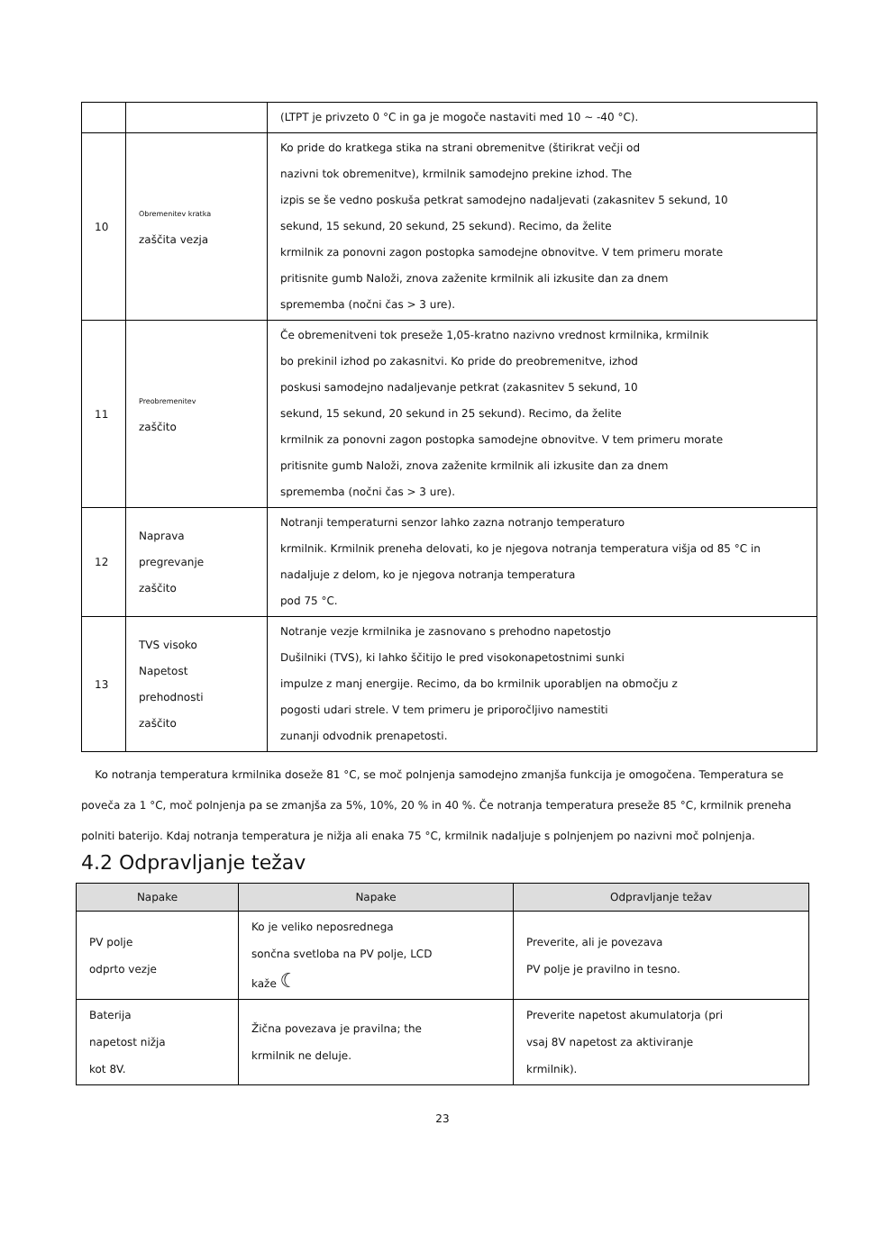| | | (LTPT je privzeto 0 °C in ga je mogoče nastaviti med 10 ~ -40 °C). |
| 10 | Obremenitev kratka zaščita vezja | Ko pride do kratkega stika na strani obremenitve (štirikrat večji od nazivni tok obremenitve), krmilnik samodejno prekine izhod. The izpis se še vedno poskuša petkrat samodejno nadaljevati (zakasnitev 5 sekund, 10 sekund, 15 sekund, 20 sekund, 25 sekund). Recimo, da želite krmilnik za ponovni zagon postopka samodejne obnovitve. V tem primeru morate pritisnite gumb Naloži, znova zaženite krmilnik ali izkusite dan za dnem sprememba (nočni čas > 3 ure). |
| 11 | Preobremenitev zaščito | Če obremenitveni tok preseže 1,05-kratno nazivno vrednost krmilnika, krmilnik bo prekinil izhod po zakasnitvi. Ko pride do preobremenitve, izhod poskusi samodejno nadaljevanje petkrat (zakasnitev 5 sekund, 10 sekund, 15 sekund, 20 sekund in 25 sekund). Recimo, da želite krmilnik za ponovni zagon postopka samodejne obnovitve. V tem primeru morate pritisnite gumb Naloži, znova zaženite krmilnik ali izkusite dan za dnem sprememba (nočni čas > 3 ure). |
| 12 | Naprava pregrevanje zaščito | Notranji temperaturni senzor lahko zazna notranjo temperaturo krmilnik. Krmilnik preneha delovati, ko je njegova notranja temperatura višja od 85 °C in nadaljuje z delom, ko je njegova notranja temperatura pod 75 °C. |
| 13 | TVS visoko Napetost prehodnosti zaščito | Notranje vezje krmilnika je zasnovano s prehodno napetostjo Dušilniki (TVS), ki lahko ščitijo le pred visokonapetostnimi sunki impulze z manj energije. Recimo, da bo krmilnik uporabljen na območju z pogosti udari strele. V tem primeru je priporočljivo namestiti zunanji odvodnik prenapetosti. |
Ko notranja temperatura krmilnika doseže 81 °C, se moč polnjenja samodejno zmanjša funkcija je omogočena. Temperatura se poveča za 1 °C, moč polnjenja pa se zmanjša za 5%, 10%, 20 % in 40 %. Če notranja temperatura preseže 85 °C, krmilnik preneha polniti baterijo. Kdaj notranja temperatura je nižja ali enaka 75 °C, krmilnik nadaljuje s polnjenjem po nazivni moč polnjenja.
4.2 Odpravljanje težav
| Napake | Napake | Odpravljanje težav |
| --- | --- | --- |
| PV polje odprto vezje | Ko je veliko neposrednega sončna svetloba na PV polje, LCD kaže ☾ | Preverite, ali je povezava PV polje je pravilno in tesno. |
| Baterija napetost nižja kot 8V. | Žična povezava je pravilna; the krmilnik ne deluje. | Preverite napetost akumulatorja (pri vsaj 8V napetost za aktiviranje krmilnik). |
23